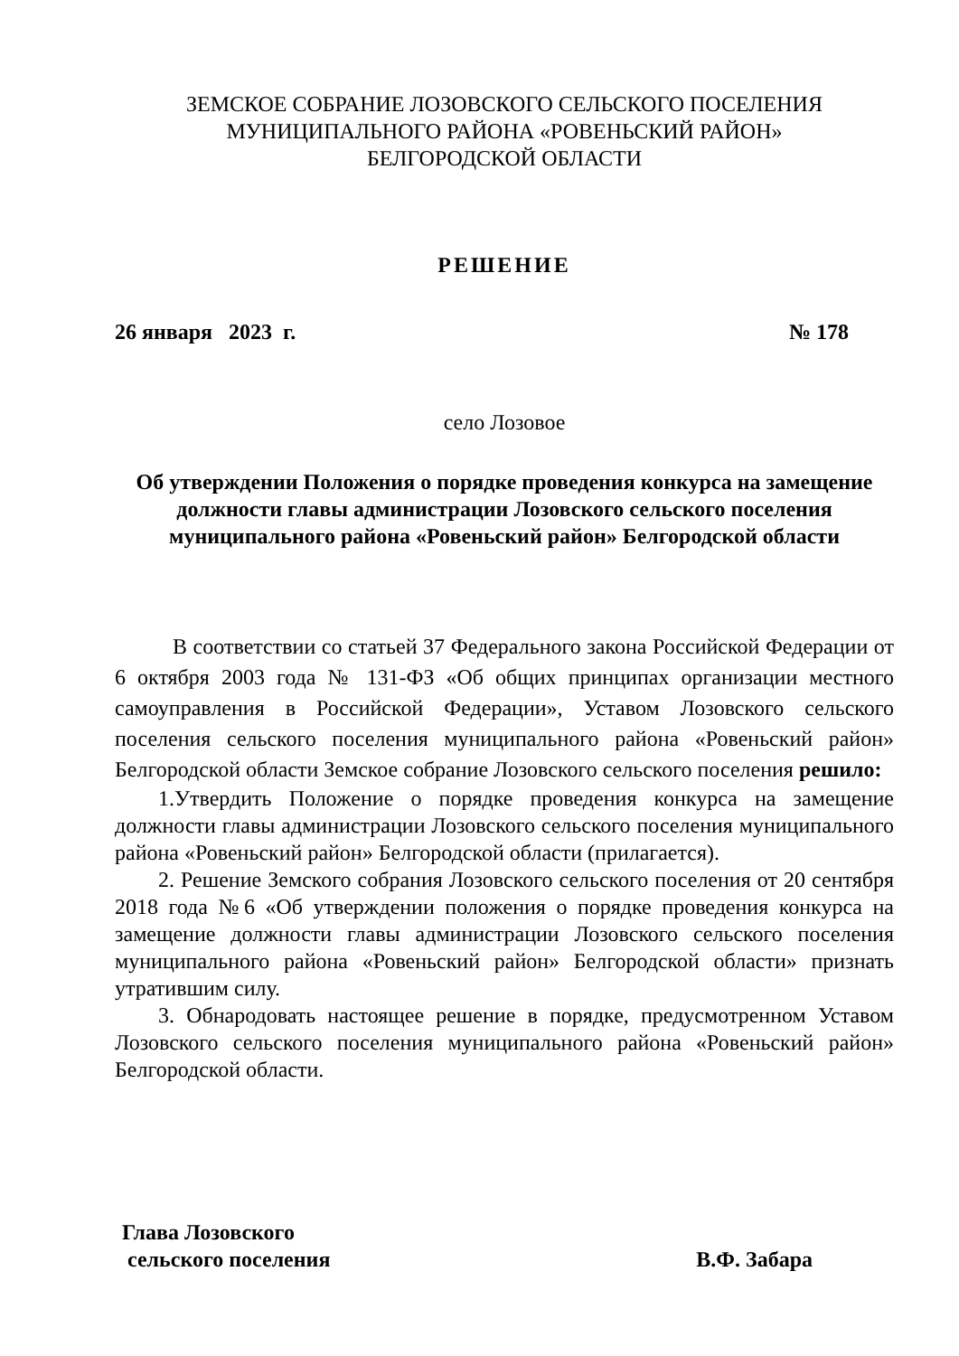ЗЕМСКОЕ СОБРАНИЕ ЛОЗОВСКОГО СЕЛЬСКОГО ПОСЕЛЕНИЯ
МУНИЦИПАЛЬНОГО РАЙОНА «РОВЕНЬСКИЙ РАЙОН»
БЕЛГОРОДСКОЙ ОБЛАСТИ
РЕШЕНИЕ
26 января 2023 г. № 178
село Лозовое
Об утверждении Положения о порядке проведения конкурса на замещение должности главы администрации Лозовского сельского поселения муниципального района «Ровеньский район» Белгородской области
В соответствии со статьей 37 Федерального закона Российской Федерации от 6 октября 2003 года № 131-ФЗ «Об общих принципах организации местного самоуправления в Российской Федерации», Уставом Лозовского сельского поселения сельского поселения муниципального района «Ровеньский район» Белгородской области Земское собрание Лозовского сельского поселения решило:
1.Утвердить Положение о порядке проведения конкурса на замещение должности главы администрации Лозовского сельского поселения муниципального района «Ровеньский район» Белгородской области (прилагается).
2. Решение Земского собрания Лозовского сельского поселения от 20 сентября 2018 года №6 «Об утверждении положения о порядке проведения конкурса на замещение должности главы администрации Лозовского сельского поселения муниципального района «Ровеньский район» Белгородской области» признать утратившим силу.
3. Обнародовать настоящее решение в порядке, предусмотренном Уставом Лозовского сельского поселения муниципального района «Ровеньский район» Белгородской области.
Глава Лозовского
сельского поселения В.Ф. Забара